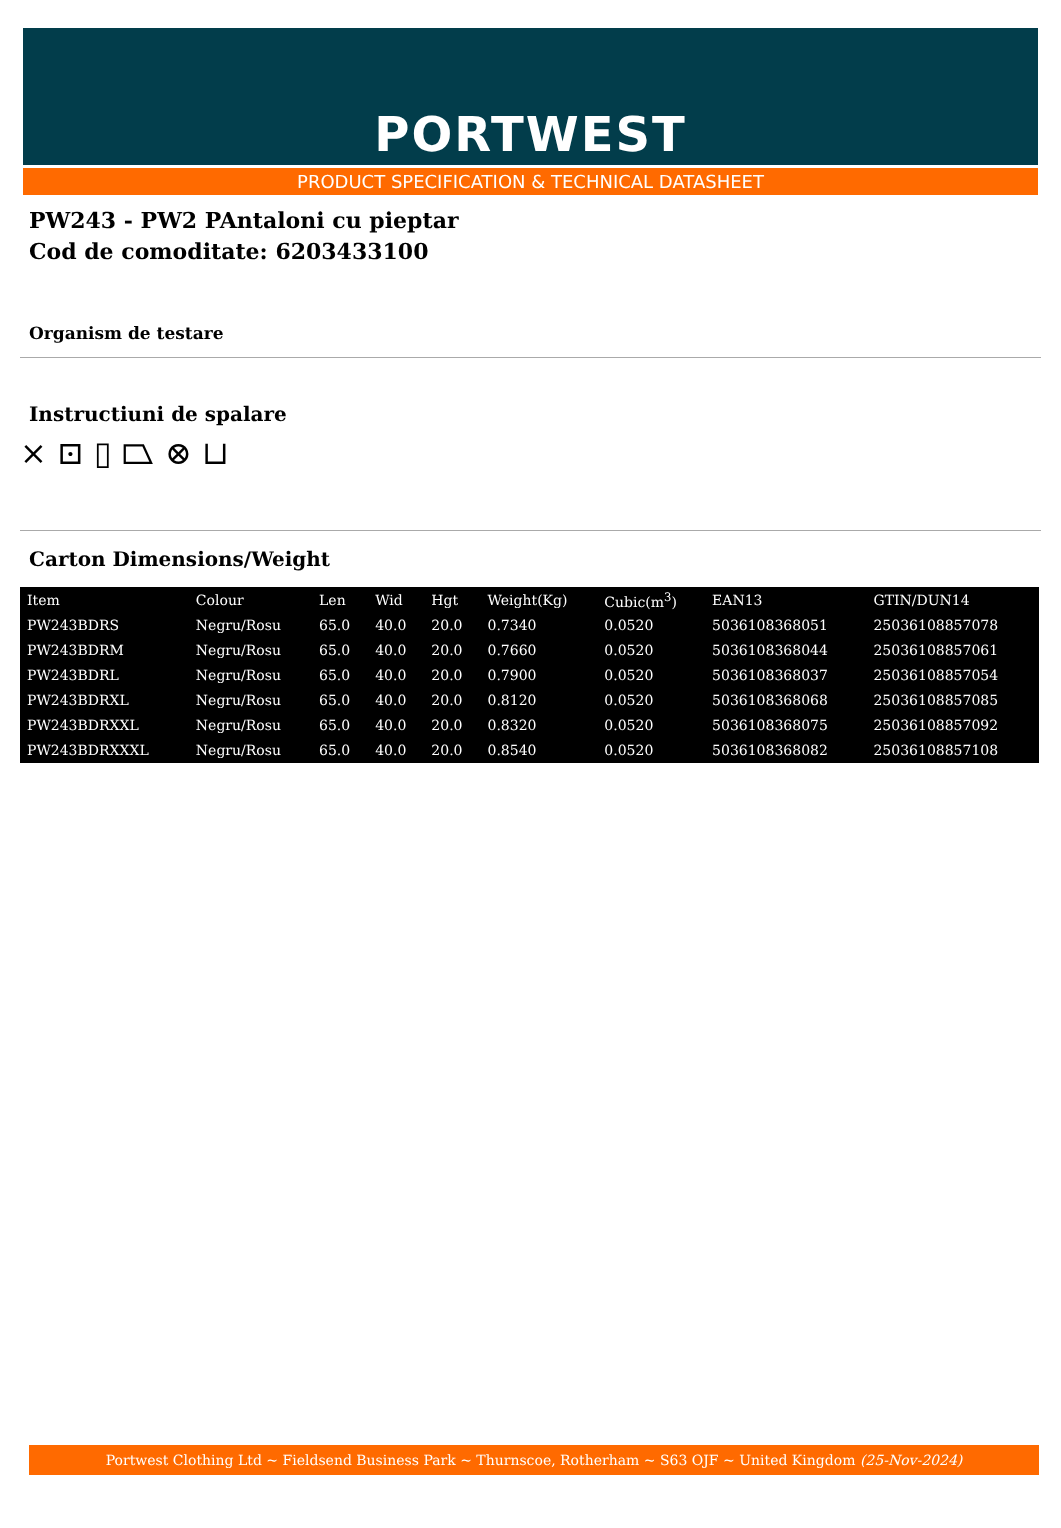PORTWEST
PRODUCT SPECIFICATION & TECHNICAL DATASHEET
PW243 - PW2 PAntaloni cu pieptar
Cod de comoditate: 6203433100
Organism de testare
Instructiuni de spalare
⨯ ⊡ ▯ ⏢ ⊗ ⊔
Carton Dimensions/Weight
| Item | Colour | Len | Wid | Hgt | Weight(Kg) | Cubic(m<sup>3</sup>) | EAN13 | GTIN/DUN14 |
| --- | --- | --- | --- | --- | --- | --- | --- | --- |
| PW243BDRS | Negru/Rosu | 65.0 | 40.0 | 20.0 | 0.7340 | 0.0520 | 5036108368051 | 25036108857078 |
| PW243BDRM | Negru/Rosu | 65.0 | 40.0 | 20.0 | 0.7660 | 0.0520 | 5036108368044 | 25036108857061 |
| PW243BDRL | Negru/Rosu | 65.0 | 40.0 | 20.0 | 0.7900 | 0.0520 | 5036108368037 | 25036108857054 |
| PW243BDRXL | Negru/Rosu | 65.0 | 40.0 | 20.0 | 0.8120 | 0.0520 | 5036108368068 | 25036108857085 |
| PW243BDRXXL | Negru/Rosu | 65.0 | 40.0 | 20.0 | 0.8320 | 0.0520 | 5036108368075 | 25036108857092 |
| PW243BDRXXXL | Negru/Rosu | 65.0 | 40.0 | 20.0 | 0.8540 | 0.0520 | 5036108368082 | 25036108857108 |
Portwest Clothing Ltd ~ Fieldsend Business Park ~ Thurnscoe, Rotherham ~ S63 OJF ~ United Kingdom (25-Nov-2024)